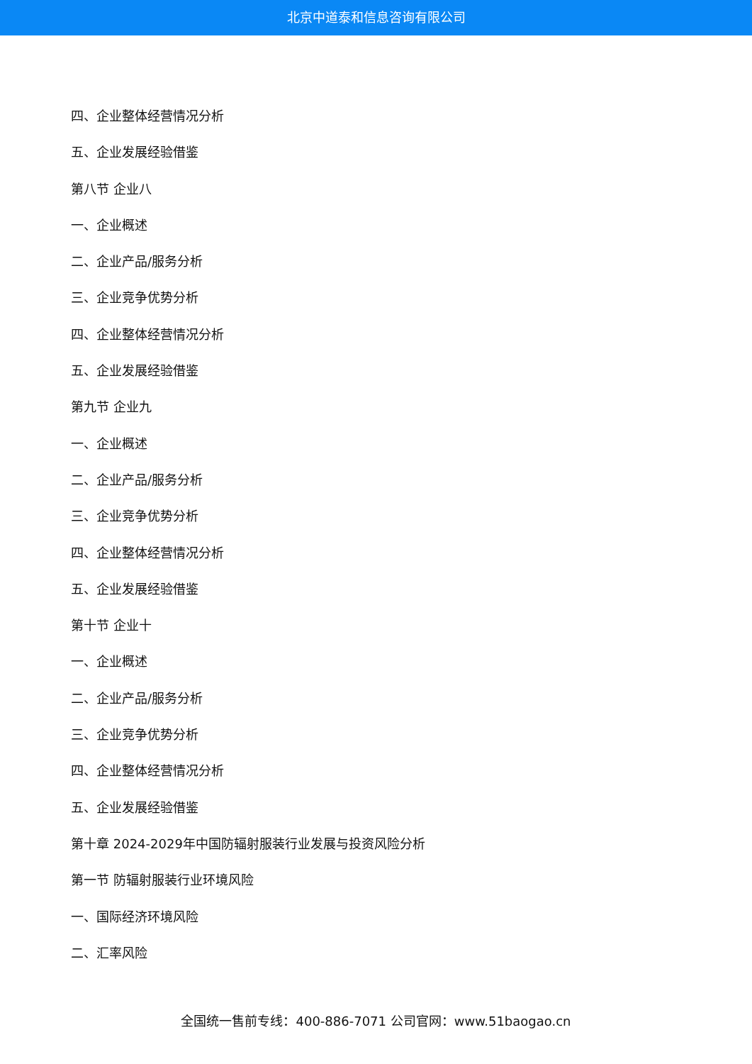北京中道泰和信息咨询有限公司
四、企业整体经营情况分析
五、企业发展经验借鉴
第八节 企业八
一、企业概述
二、企业产品/服务分析
三、企业竞争优势分析
四、企业整体经营情况分析
五、企业发展经验借鉴
第九节 企业九
一、企业概述
二、企业产品/服务分析
三、企业竞争优势分析
四、企业整体经营情况分析
五、企业发展经验借鉴
第十节 企业十
一、企业概述
二、企业产品/服务分析
三、企业竞争优势分析
四、企业整体经营情况分析
五、企业发展经验借鉴
第十章 2024-2029年中国防辐射服装行业发展与投资风险分析
第一节 防辐射服装行业环境风险
一、国际经济环境风险
二、汇率风险
全国统一售前专线：400-886-7071 公司官网：www.51baogao.cn